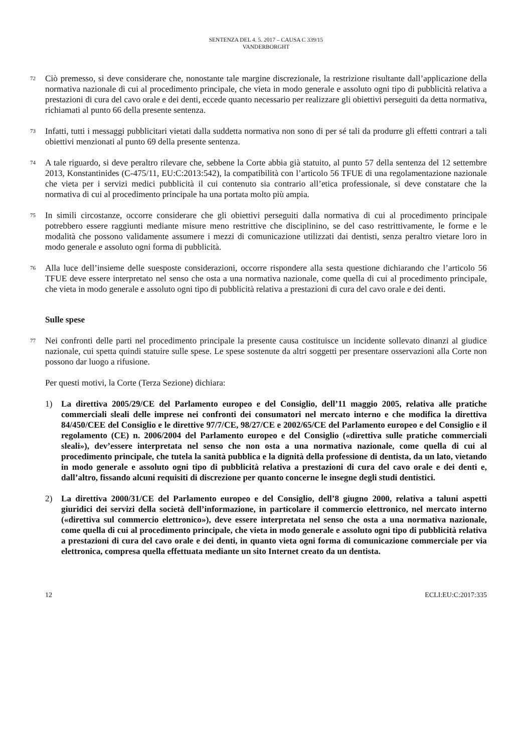SENTENZA DEL 4. 5. 2017 – CAUSA C 339/15
VANDERBORGHT
72 Ciò premesso, si deve considerare che, nonostante tale margine discrezionale, la restrizione risultante dall’applicazione della normativa nazionale di cui al procedimento principale, che vieta in modo generale e assoluto ogni tipo di pubblicità relativa a prestazioni di cura del cavo orale e dei denti, eccede quanto necessario per realizzare gli obiettivi perseguiti da detta normativa, richiamati al punto 66 della presente sentenza.
73 Infatti, tutti i messaggi pubblicitari vietati dalla suddetta normativa non sono di per sé tali da produrre gli effetti contrari a tali obiettivi menzionati al punto 69 della presente sentenza.
74 A tale riguardo, si deve peraltro rilevare che, sebbene la Corte abbia già statuito, al punto 57 della sentenza del 12 settembre 2013, Konstantinides (C‑475/11, EU:C:2013:542), la compatibilità con l’articolo 56 TFUE di una regolamentazione nazionale che vieta per i servizi medici pubblicità il cui contenuto sia contrario all’etica professionale, si deve constatare che la normativa di cui al procedimento principale ha una portata molto più ampia.
75 In simili circostanze, occorre considerare che gli obiettivi perseguiti dalla normativa di cui al procedimento principale potrebbero essere raggiunti mediante misure meno restrittive che disciplinino, se del caso restrittivamente, le forme e le modalità che possono validamente assumere i mezzi di comunicazione utilizzati dai dentisti, senza peraltro vietare loro in modo generale e assoluto ogni forma di pubblicità.
76 Alla luce dell’insieme delle suesposte considerazioni, occorre rispondere alla sesta questione dichiarando che l’articolo 56 TFUE deve essere interpretato nel senso che osta a una normativa nazionale, come quella di cui al procedimento principale, che vieta in modo generale e assoluto ogni tipo di pubblicità relativa a prestazioni di cura del cavo orale e dei denti.
Sulle spese
77 Nei confronti delle parti nel procedimento principale la presente causa costituisce un incidente sollevato dinanzi al giudice nazionale, cui spetta quindi statuire sulle spese. Le spese sostenute da altri soggetti per presentare osservazioni alla Corte non possono dar luogo a rifusione.
Per questi motivi, la Corte (Terza Sezione) dichiara:
1) La direttiva 2005/29/CE del Parlamento europeo e del Consiglio, dell’11 maggio 2005, relativa alle pratiche commerciali sleali delle imprese nei confronti dei consumatori nel mercato interno e che modifica la direttiva 84/450/CEE del Consiglio e le direttive 97/7/CE, 98/27/CE e 2002/65/CE del Parlamento europeo e del Consiglio e il regolamento (CE) n. 2006/2004 del Parlamento europeo e del Consiglio («direttiva sulle pratiche commerciali sleali»), dev’essere interpretata nel senso che non osta a una normativa nazionale, come quella di cui al procedimento principale, che tutela la sanità pubblica e la dignità della professione di dentista, da un lato, vietando in modo generale e assoluto ogni tipo di pubblicità relativa a prestazioni di cura del cavo orale e dei denti e, dall’altro, fissando alcuni requisiti di discrezione per quanto concerne le insegne degli studi dentistici.
2) La direttiva 2000/31/CE del Parlamento europeo e del Consiglio, dell’8 giugno 2000, relativa a taluni aspetti giuridici dei servizi della società dell’informazione, in particolare il commercio elettronico, nel mercato interno («direttiva sul commercio elettronico»), deve essere interpretata nel senso che osta a una normativa nazionale, come quella di cui al procedimento principale, che vieta in modo generale e assoluto ogni tipo di pubblicità relativa a prestazioni di cura del cavo orale e dei denti, in quanto vieta ogni forma di comunicazione commerciale per via elettronica, compresa quella effettuata mediante un sito Internet creato da un dentista.
12 ECLI:EU:C:2017:335